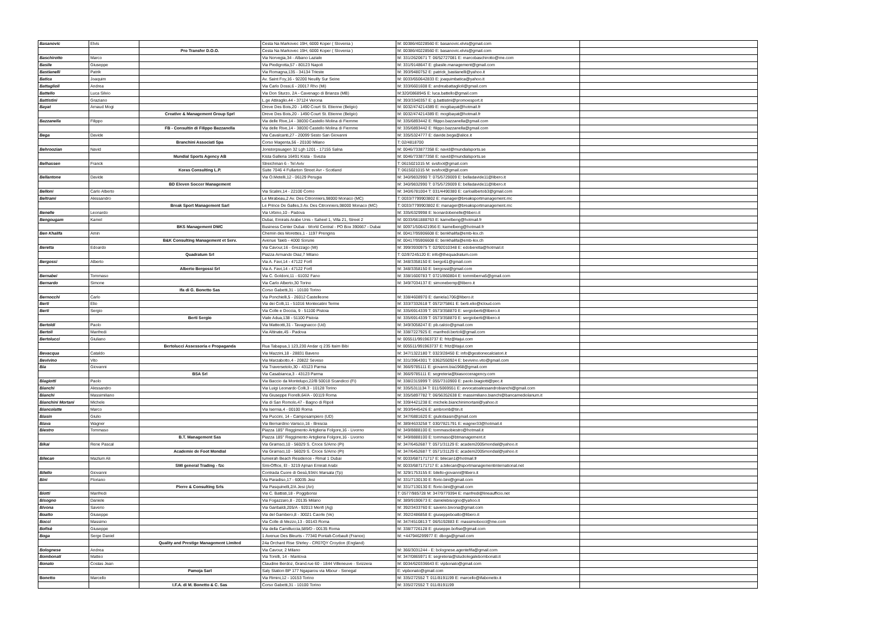| Basanovic | Elvis | | Cesta Na Markovec 19H, 6000 Koper ( Slovenia ) | M: 00386/40228560 E: basanovic.elvis@gmail.com | |
| | | Pro Transfer D.O.O. | Cesta Na Markovec 19H, 6000 Koper ( Slovenia ) | M: 00386/40228560 E: basanovic.elvis@gmail.com | |
| Baschirotto | Marco | | Via Norvegia,34 - Albano Laziale | M: 331/2620671 T: 06/52727081 E: marcobaschirotto@me.com | |
| Basile | Giuseppe | | Via Piedigrotta,57 - 80123 Napoli | M: 331/9148647 E: gbasile.management@gmail.com | |
| Bastianelli | Patrik | | Via Romagna,135 - 34134 Trieste | M: 393/9480752 E: patrick_bastianelli@yahoo.it | |
| Batica | Joaquim | | Av. Saint Foy,16 - 92200 Neuilly Sur Seine | M: 0033/650642833 E: joaquimbatica@yahoo.it | |
| Battaglioli | Andrea | | Via Carlo Dossi,6 - 20017 Rho (Mi) | M: 333/6601608 E: andreabattaglioli@gmail.com | |
| Battello | Luca Silvio | | Via Don Sturzo, 2A - Cavenago di Brianza (MB) | M:320/0868945 E: luca.battello@gmail.com | |
| Battistini | Graziano | | L.ge Attiraglio,44 - 37124 Verona | M: 393/3340357 E: g.battistini@promoesport.it | |
| Bayat | Arnaud Mogi | | Dreve Des Bois,20 - 1490 Court St. Etienne (Belgio) | M: 0032/474214389 E: mogibayat@hotmail.fr | |
| | | Creative & Management Group Sprl | Dreve Des Bois,20 - 1490 Court St. Etienne (Belgio) | M: 0032/474214389 E: mogibayat@hotmail.fr | |
| Bazzanella | Filippo | | Via delle Rive,14 - 38030 Castello Molina di Fiemme | M: 335/6893442 E: filippo.bazzanella@gmail.com | |
| | | FB - Consultin di Filippo Bazzanella | Via delle Rive,14 - 38030 Castello Molina di Fiemme | M: 335/6893442 E: filippo.bazzanella@gmail.com | |
| Bega | Davide | | Via Cavalcanti,27 - 20099 Sesto San Giovanni | M: 335/5324777 E: davide.bega@alice.it | |
| | | Branchini Associati Spa | Corso Magenta,56 - 20100 Milano | T: 02/4818700 | |
| Behroozian | Navid | | Jonstorpsuagen 32 Lgh 1201 - 17155 Salna | M: 0046/733877358 E: navid@mundialsports.se | |
| | | Mundial Sports Agency AB | Kista Galleria 16491 Kista - Svezia | M: 0046/733877358 E: navid@mundialsports.se | |
| Belhassen | Franck | | Streichman 6 - Tel Aviv | T: 0615021015 M: svsfoot@gmail.com | |
| | | Koras Consulting L.P. | Suite 7046 4 Fullarton Street Avr - Scotland | T: 0615021015 M: svsfoot@gmail.com | |
| Bellantone | Davide | | Via O.Metelli,12 - 06129 Perugia | M: 340/9832990 T: 075/5729009 E: belladavide11@libero.it | |
| | | BD Eleven Soccer Management | | M: 340/9832990 T: 075/5729009 E: belladavide11@libero.it | |
| Belloni | Carlo Alberto | | Via Scalini,14 - 22100 Como | M: 340/6781004 T: 031/4490380 E: carloalbertob3@gmail.com | |
| Beltrami | Alessandro | | Le Mirabeau,2 Av. Des Citronniers,98000 Monaco (MC) | T: 0033/7799903802 E: manager@breaksportmanagement.mc | |
| | | Break Sport Management Sarl | Le Prince De Galles,3 Av. Des Citronniers,98000 Monaco (MC) | T: 0033/7799903802 E: manager@breaksportmanagement.mc | |
| Benelle | Leonardo | | Via Urbino,10 - Padova | M: 335/6329998 E: leonardobenelle@libero.it | |
| Bengougam | Kamel | | Dubai, Emirats Arabe Unis - Saheel 1, Villa 21, Street 2 | M: 0033/661888763 E: kamelbeng@hotmail.fr | |
| | | BKS Management DWC | Business Center Dubai - World Central - PO Box 390667 - Dubai | M: 00971/506421956 E: kamelbeng@hotmail.fr | |
| Ben Khalifa | Amin | | Chemin des Morettes,1 - 1197 Prengins | M. 00417/95906608 E: benkhalifa@emb-lex.ch | |
| | | B&K Consulting Management et Serv. | Avenue Taieb - 4000 Sorune | M: 00417/95906608 E: benkhalifa@emb-lex.ch | |
| Beretta | Edoardo | | Via Cavour,16 - Grezzago (Mi) | M: 399/3930975 T: 02/92010348 E: edoberetta@hotmail.it | |
| | | Quadratum Srl | Piazza Armando Diaz,7 Milano | T: 02/87245120 E: info@thequadratum.com | |
| Bergossi | Alberto | | Via A. Favi,14 - 47122 Forlì | M: 348/3358150 E: bergo61@gmail.com | |
| | | Alberto Bergossi Srl | Via A. Favi,14 - 47122 Forlì | M: 348/3358150 E: bergossi@gmail.com | |
| Bernabei | Tommaso | | Via C. Goldoni,11 - 61032 Fano | M: 338/1600783 T: 0721/860804 E: tommiberna5@gmail.com | |
| Bernardo | Simone | | Via Carlo Alberto,30 Torino | M: 349/7034137 E: simonebernp@libero.it | |
| | | Ifa di G. Bonetto Sas | Corso Gabetti,31 - 10100 Torino | | |
| Bernocchi | Carlo | | Via Ponchielli,5 - 26012 Castelleone | M: 338/4608970 E: daniela1706@libero.it | |
| Berti | Elio | | Via dei Colli,11 - 51016 Montecatini Terme | M: 333/7332618 T: 0572/75861 E: berti.elio@icloud.com | |
| Berti | Sergio | | Via Colle e Doccia, 9 - 51100 Pistoia | M: 335/6914339 T: 0573/358870 E: sergioberti@libero.it | |
| | | Berti Sergio | Viale Adua,138 - 51100 Pistoia | M: 335/6914339 T: 0573/358870 E: sergioberti@libero.it | |
| Bertoldi | Paolo | | Via Matteotti,31 - Tavagnacco (Ud) | M: 349/3058247 E: pb.calcio@gmail.com | |
| Bertoli | Manfredi | | Via Altinate,45 - Padova | M: 338/7227925 E: manfredi.bertoli@gmail.com | |
| Bertolucci | Giuliano | | | M: 005511/991963737 E: fritz@itajui.com | |
| | | Bertolucci Assessoria e Propaganda | Rua Tabapua,1 123,230 Andar cj 235 Itaim Bibi | M: 005511/991963737 E: fritz@itajui.com | |
| Bevacqua | Cataldo | | Via Mazzini,18 - 28831 Baveno | M: 347/1322180 T: 0323/28450 E: info@gestionecalciatori.it | |
| Bevivino | Vito | | Via Marzabotto,4 - 20822 Seveso | M: 331/3964301 T: 0362/550924 E: bevivino.vito@gmail.com | |
| Bia | Giovanni | | Via Traversetolo,30 - 43123 Parma | M: 366/9785111 E: giovanni.bia1968@gmail.com | |
| | | BSA Srl | Via Casabianca,3 - 43123 Parma | M: 366/9785111 E: segreteria@biasocceragency.com | |
| Biagiotti | Paolo | | Via Baccio da Montelupo,22/B 50018 Scandicci (Fi) | M: 338/2315999 T: 055/7310900 E: paolo.biagiotti@pec.it | |
| Bianchi | Alessandro | | Via Luigi Leonardo Colli,3 - 10128 Torino | M: 335/5311134 T: 011/5069551 E: avvocatoalessandrobianchi@gmail.com | |
| Bianchi | Massimiliano | | Via Giuseppe Fiorelli,64/A - 00119 Roma | M: 335/5897782 T: 06/56352638 E: massimiliano.bianchi@bancamediolanum.it | |
| Bianchini Mortani | Michele | | Via di San Romolo,47 - Bagno di Ripoli | M: 339/4421238 E: michele.bianchinimortani@yahoo.it | |
| Biancolatte | Marco | | Via Isernia,4 - 00100 Roma | M: 393/9445426 E: ambromb@tin.it | |
| Biasin | Giulio | | Via Puccini, 14 - Camposampiero (UD) | M: 347/6881620 E: giuliobiasin@gmail.com | |
| Biava | Wagner | | Via Bernardino Varisco,16 - Brescia | M: 389/4633258 T: 030/7821791 E: wagner33@hotmail.it | |
| Biestro | Tommaso | | Piazza 185° Reggimento Artiglieria Folgore,16 - Livorno | M: 349/8888100 E: tommasobiestro@hotmail.it | |
| | | B.T. Management Sas | Piazza 185° Reggimento Artiglieria Folgore,16 - Livorno | M: 349/8888100 E: tommaso@btmanagement.it | |
| Bikai | Rene Pascal | | Via Gramsci,10 - 56029 S. Croce S/Arno (Pi) | M: 347/6452687 T: 0571/31129 E: academ2005mondial@yahoo.it | |
| | | Academie de Foot Mondial | Via Gramsci,10 - 56029 S. Croce S/Arno (Pi) | M: 347/6452687 T: 0571/31129 E: academ2005mondial@yahoo.it | |
| Bilecan | Mazlum Ali | | Iumeirah Beach Residence - Rimal 1 Dubai | M: 0033/687171717 E: bilecan1@hotmail.fr | |
| | | SMI general Trading - fzc | Smi-Office, El - 3219 Ajman Emirati Arabi | M: 0033/687171717 E: a.bilecan@sportmanagementinternational.net | |
| Bilello | Giovanni | | Contrada Cuore di Gesù,934/c Marsala (Tp) | M: 329/1753155 E: bilello-giovanni@libero.it | |
| Bini | Floriano | | Via Paradiso,17 - 60035 Jesi | M: 331/7130130 E: florio.bini@gmail.com | |
| | | Pierre & Consulting Srls | Via Pasquinelli,2/A Jesi (An) | M: 331/7130130 E: florio.bini@gmail.com | |
| Biotti | Manfredi | | Via C. Battisti,18 - Poggibonsi | T: 0577/985728 M: 347/9779394 E: manfredi@lineaufficio.net | |
| Bisogno | Daniele | | Via Fogazzaro,8 - 20135 Milano | M: 389/9190673 E: danielebisogno@yahoo.it | |
| Bivona | Saverio | | Via Garibaldi,205/A - 92013 Menfi (Ag) | M: 392/3433760 E: saverio.bivona@gmail.com | |
| Boatto | Giuseppe | | Via del Gambero,8 - 30021 Caorle (Ve) | M: 392/2486858 E: giuseppeboatto@libero.it | |
| Bocci | Massimo | | Via Colle di Mezzo,13 - 00143 Roma | M: 347/4510813 T: 06/5192883 E: massimobocci@me.com | |
| Bofisè | Giuseppe | | Via della Camilluccia,589/D - 00135 Roma | M: 338/7726128 E: giuseppe.bofise@gmail.com | |
| Boga | Serge Daniel | | 1 Avenue Des Bleurts - 77340 Pontalt-Corbault (France) | M: +447946299977 E: dboga@gmail.com | |
| | | Quality and Prestige Management Limited | 24a Orchard Rise Shirley - CR07QY Croydon (England) | | |
| Bolognese | Andrea | | Via Cavour, 2 Milano | M: 366/3031244 - E: bolognese.agentefifa@gmail.com | |
| Bombonati | Matteo | | Via Torelli, 14 - Mantova | M: 347/0865971 E: segreteria@studiolegalebombonati.it | |
| Bonato | Costas Jean | | Claudine Berdoz, Grand.rue 60 - 1844 Villeneuve - Svizzera | M: 0034/620336643 E: vipbonato@gmail.com | |
| | | Pamoja Sarl | Saly Station BP 177 Ngaparou via Mbour - Senegal | E: vipbonato@gmail.com | |
| Bonetto | Marcello | | Via Rimini,12 - 10153 Torino | M: 335/272552 T: 011/8191199 E: marcello@ifabonetto.it | |
| | | I.F.A. di M. Bonetto & C. Sas | Corso Gabetti,31 - 10100 Torino | M: 335/272552 T: 011/8191199 | |